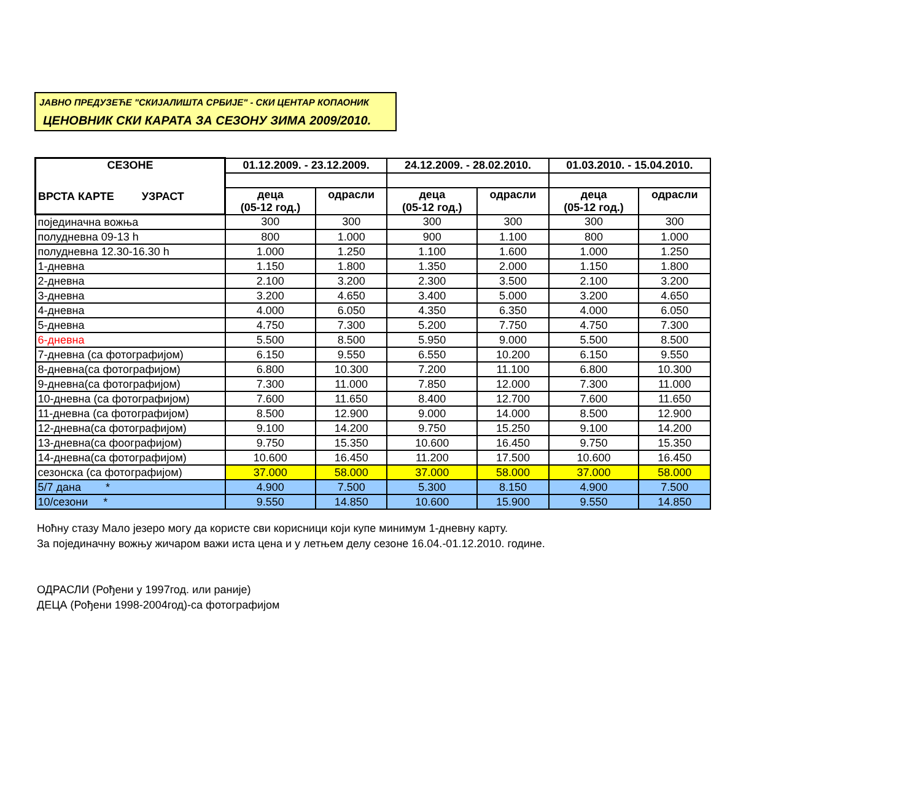ЈАВНО ПРЕДУЗЕЋЕ "СКИЈАЛИШТА СРБИЈЕ" - СКИ ЦЕНТАР КОПАОНИК
ЦЕНОВНИК СКИ КАРАТА ЗА СЕЗОНУ ЗИМА 2009/2010.
| СЕЗОНЕ ВРСТА КАРТЕ УЗРАСТ | 01.12.2009. - 23.12.2009. | | 24.12.2009. - 28.02.2010. | | 01.03.2010. - 15.04.2010. | |
| --- | --- | --- | --- | --- | --- | --- |
| | деца (05-12 год.) | одрасли | деца (05-12 год.) | одрасли | деца (05-12 год.) | одрасли |
| појединачна вожња | 300 | 300 | 300 | 300 | 300 | 300 |
| полудневна 09-13 h | 800 | 1.000 | 900 | 1.100 | 800 | 1.000 |
| полудневна 12.30-16.30 h | 1.000 | 1.250 | 1.100 | 1.600 | 1.000 | 1.250 |
| 1-дневна | 1.150 | 1.800 | 1.350 | 2.000 | 1.150 | 1.800 |
| 2-дневна | 2.100 | 3.200 | 2.300 | 3.500 | 2.100 | 3.200 |
| 3-дневна | 3.200 | 4.650 | 3.400 | 5.000 | 3.200 | 4.650 |
| 4-дневна | 4.000 | 6.050 | 4.350 | 6.350 | 4.000 | 6.050 |
| 5-дневна | 4.750 | 7.300 | 5.200 | 7.750 | 4.750 | 7.300 |
| 6-дневна | 5.500 | 8.500 | 5.950 | 9.000 | 5.500 | 8.500 |
| 7-дневна (са фотографијом) | 6.150 | 9.550 | 6.550 | 10.200 | 6.150 | 9.550 |
| 8-дневна(са фотографијом) | 6.800 | 10.300 | 7.200 | 11.100 | 6.800 | 10.300 |
| 9-дневна(са фотографијом) | 7.300 | 11.000 | 7.850 | 12.000 | 7.300 | 11.000 |
| 10-дневна (са фотографијом) | 7.600 | 11.650 | 8.400 | 12.700 | 7.600 | 11.650 |
| 11-дневна (са фотографијом) | 8.500 | 12.900 | 9.000 | 14.000 | 8.500 | 12.900 |
| 12-дневна(са фотографијом) | 9.100 | 14.200 | 9.750 | 15.250 | 9.100 | 14.200 |
| 13-дневна(са фоографијом) | 9.750 | 15.350 | 10.600 | 16.450 | 9.750 | 15.350 |
| 14-дневна(са фотографијом) | 10.600 | 16.450 | 11.200 | 17.500 | 10.600 | 16.450 |
| сезонска (са фотографијом) | 37.000 | 58.000 | 37.000 | 58.000 | 37.000 | 58.000 |
| 5/7 дана * | 4.900 | 7.500 | 5.300 | 8.150 | 4.900 | 7.500 |
| 10/сезони * | 9.550 | 14.850 | 10.600 | 15.900 | 9.550 | 14.850 |
Ноћну стазу Мало језеро могу да користе сви корисници који купе минимум 1-дневну карту.
За појединачну вожњу жичаром важи иста цена и у летњем делу сезоне 16.04.-01.12.2010. године.
ОДРАСЛИ (Рођени у 1997год. или раније)
ДЕЦА (Рођени 1998-2004год)-са фотографијом